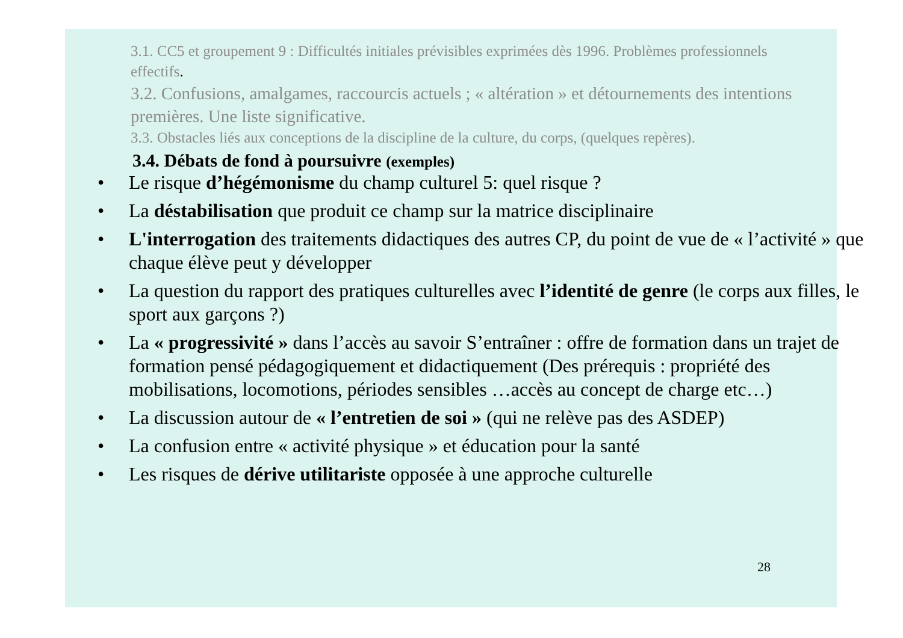3.1. CC5 et groupement 9 : Difficultés initiales prévisibles exprimées dès 1996. Problèmes professionnels effectifs.
3.2. Confusions, amalgames, raccourcis actuels ; « altération » et détournements des intentions premières. Une liste significative.
3.3. Obstacles liés aux conceptions de la discipline de la culture, du corps, (quelques repères).
3.4. Débats de fond à poursuivre (exemples)
Le risque d’hégémonisme du champ culturel 5: quel risque ?
La déstabilisation que produit ce champ sur la matrice disciplinaire
L'interrogation des traitements didactiques des autres CP, du point de vue de « l’activité » que chaque élève peut y développer
La question du rapport des pratiques culturelles avec l’identité de genre (le corps aux filles, le sport aux garçons ?)
La « progressivité » dans l’accès au savoir S’entraîner : offre de formation dans un trajet de formation pensé pédagogiquement et didactiquement (Des prérequis : propriété des mobilisations, locomotions, périodes sensibles …accès au concept de charge etc…)
La discussion autour de « l’entretien de soi » (qui ne relève pas des ASDEP)
La confusion entre « activité physique » et éducation pour la santé
Les risques de dérive utilitariste opposée à une approche culturelle
28